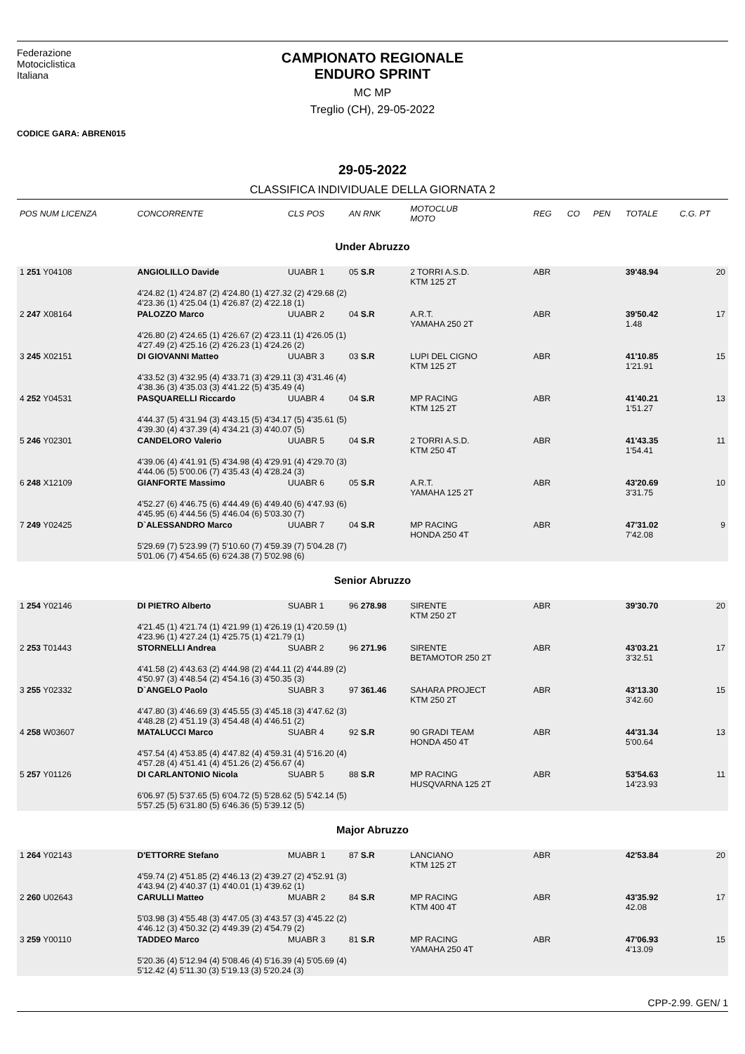Federazione
Motociclistica
Italiana
CAMPIONATO REGIONALE
ENDURO SPRINT
MC MP
Treglio (CH), 29-05-2022
CODICE GARA: ABREN015
29-05-2022
CLASSIFICA INDIVIDUALE DELLA GIORNATA 2
| POS NUM LICENZA | CONCORRENTE | CLS POS | AN RNK | MOTOCLUB MOTO | REG | CO | PEN | TOTALE | C.G. PT |
| --- | --- | --- | --- | --- | --- | --- | --- | --- | --- |
| Under Abruzzo | | | | | | | | | |
| 1 251 Y04108 | ANGIOLILLO Davide | UUABR 1 | 05 S.R | 2 TORRI A.S.D. KTM 125 2T | ABR | | | 39'48.94 | 20 |
| | 4'24.82 (1) 4'24.87 (2) 4'24.80 (1) 4'27.32 (2) 4'29.68 (2) 4'23.36 (1) 4'25.04 (1) 4'26.87 (2) 4'22.18 (1) | | | | | | | | |
| 2 247 X08164 | PALOZZO Marco | UUABR 2 | 04 S.R | A.R.T. YAMAHA 250 2T | ABR | | | 39'50.42 1.48 | 17 |
| | 4'26.80 (2) 4'24.65 (1) 4'26.67 (2) 4'23.11 (1) 4'26.05 (1) 4'27.49 (2) 4'25.16 (2) 4'26.23 (1) 4'24.26 (2) | | | | | | | | |
| 3 245 X02151 | DI GIOVANNI Matteo | UUABR 3 | 03 S.R | LUPI DEL CIGNO KTM 125 2T | ABR | | | 41'10.85 1'21.91 | 15 |
| | 4'33.52 (3) 4'32.95 (4) 4'33.71 (3) 4'29.11 (3) 4'31.46 (4) 4'38.36 (3) 4'35.03 (3) 4'41.22 (5) 4'35.49 (4) | | | | | | | | |
| 4 252 Y04531 | PASQUARELLI Riccardo | UUABR 4 | 04 S.R | MP RACING KTM 125 2T | ABR | | | 41'40.21 1'51.27 | 13 |
| | 4'44.37 (5) 4'31.94 (3) 4'43.15 (5) 4'34.17 (5) 4'35.61 (5) 4'39.30 (4) 4'37.39 (4) 4'34.21 (3) 4'40.07 (5) | | | | | | | | |
| 5 246 Y02301 | CANDELORO Valerio | UUABR 5 | 04 S.R | 2 TORRI A.S.D. KTM 250 4T | ABR | | | 41'43.35 1'54.41 | 11 |
| | 4'39.06 (4) 4'41.91 (5) 4'34.98 (4) 4'29.91 (4) 4'29.70 (3) 4'44.06 (5) 5'00.06 (7) 4'35.43 (4) 4'28.24 (3) | | | | | | | | |
| 6 248 X12109 | GIANFORTE Massimo | UUABR 6 | 05 S.R | A.R.T. YAMAHA 125 2T | ABR | | | 43'20.69 3'31.75 | 10 |
| | 4'52.27 (6) 4'46.75 (6) 4'44.49 (6) 4'49.40 (6) 4'47.93 (6) 4'45.95 (6) 4'44.56 (5) 4'46.04 (6) 5'03.30 (7) | | | | | | | | |
| 7 249 Y02425 | D`ALESSANDRO Marco | UUABR 7 | 04 S.R | MP RACING HONDA 250 4T | ABR | | | 47'31.02 7'42.08 | 9 |
| | 5'29.69 (7) 5'23.99 (7) 5'10.60 (7) 4'59.39 (7) 5'04.28 (7) 5'01.06 (7) 4'54.65 (6) 6'24.38 (7) 5'02.98 (6) | | | | | | | | |
| Senior Abruzzo | | | | | | | | | |
| 1 254 Y02146 | DI PIETRO Alberto | SUABR 1 | 96 278.98 | SIRENTE KTM 250 2T | ABR | | | 39'30.70 | 20 |
| | 4'21.45 (1) 4'21.74 (1) 4'21.99 (1) 4'26.19 (1) 4'20.59 (1) 4'23.96 (1) 4'27.24 (1) 4'25.75 (1) 4'21.79 (1) | | | | | | | | |
| 2 253 T01443 | STORNELLI Andrea | SUABR 2 | 96 271.96 | SIRENTE BETAMOTOR 250 2T | ABR | | | 43'03.21 3'32.51 | 17 |
| | 4'41.58 (2) 4'43.63 (2) 4'44.98 (2) 4'44.11 (2) 4'44.89 (2) 4'50.97 (3) 4'48.54 (2) 4'54.16 (3) 4'50.35 (3) | | | | | | | | |
| 3 255 Y02332 | D`ANGELO Paolo | SUABR 3 | 97 361.46 | SAHARA PROJECT KTM 250 2T | ABR | | | 43'13.30 3'42.60 | 15 |
| | 4'47.80 (3) 4'46.69 (3) 4'45.55 (3) 4'45.18 (3) 4'47.62 (3) 4'48.28 (2) 4'51.19 (3) 4'54.48 (4) 4'46.51 (2) | | | | | | | | |
| 4 258 W03607 | MATALUCCI Marco | SUABR 4 | 92 S.R | 90 GRADI TEAM HONDA 450 4T | ABR | | | 44'31.34 5'00.64 | 13 |
| | 4'57.54 (4) 4'53.85 (4) 4'47.82 (4) 4'59.31 (4) 5'16.20 (4) 4'57.28 (4) 4'51.41 (4) 4'51.26 (2) 4'56.67 (4) | | | | | | | | |
| 5 257 Y01126 | DI CARLANTONIO Nicola | SUABR 5 | 88 S.R | MP RACING HUSQVARNA 125 2T | ABR | | | 53'54.63 14'23.93 | 11 |
| | 6'06.97 (5) 5'37.65 (5) 6'04.72 (5) 5'28.62 (5) 5'42.14 (5) 5'57.25 (5) 6'31.80 (5) 6'46.36 (5) 5'39.12 (5) | | | | | | | | |
| Major Abruzzo | | | | | | | | | |
| 1 264 Y02143 | D'ETTORRE Stefano | MUABR 1 | 87 S.R | LANCIANO KTM 125 2T | ABR | | | 42'53.84 | 20 |
| | 4'59.74 (2) 4'51.85 (2) 4'46.13 (2) 4'39.27 (2) 4'52.91 (3) 4'43.94 (2) 4'40.37 (1) 4'40.01 (1) 4'39.62 (1) | | | | | | | | |
| 2 260 U02643 | CARULLI Matteo | MUABR 2 | 84 S.R | MP RACING KTM 400 4T | ABR | | | 43'35.92 42.08 | 17 |
| | 5'03.98 (3) 4'55.48 (3) 4'47.05 (3) 4'43.57 (3) 4'45.22 (2) 4'46.12 (3) 4'50.32 (2) 4'49.39 (2) 4'54.79 (2) | | | | | | | | |
| 3 259 Y00110 | TADDEO Marco | MUABR 3 | 81 S.R | MP RACING YAMAHA 250 4T | ABR | | | 47'06.93 4'13.09 | 15 |
| | 5'20.36 (4) 5'12.94 (4) 5'08.46 (4) 5'16.39 (4) 5'05.69 (4) 5'12.42 (4) 5'11.30 (3) 5'19.13 (3) 5'20.24 (3) | | | | | | | | |
CPP-2.99. GEN/ 1